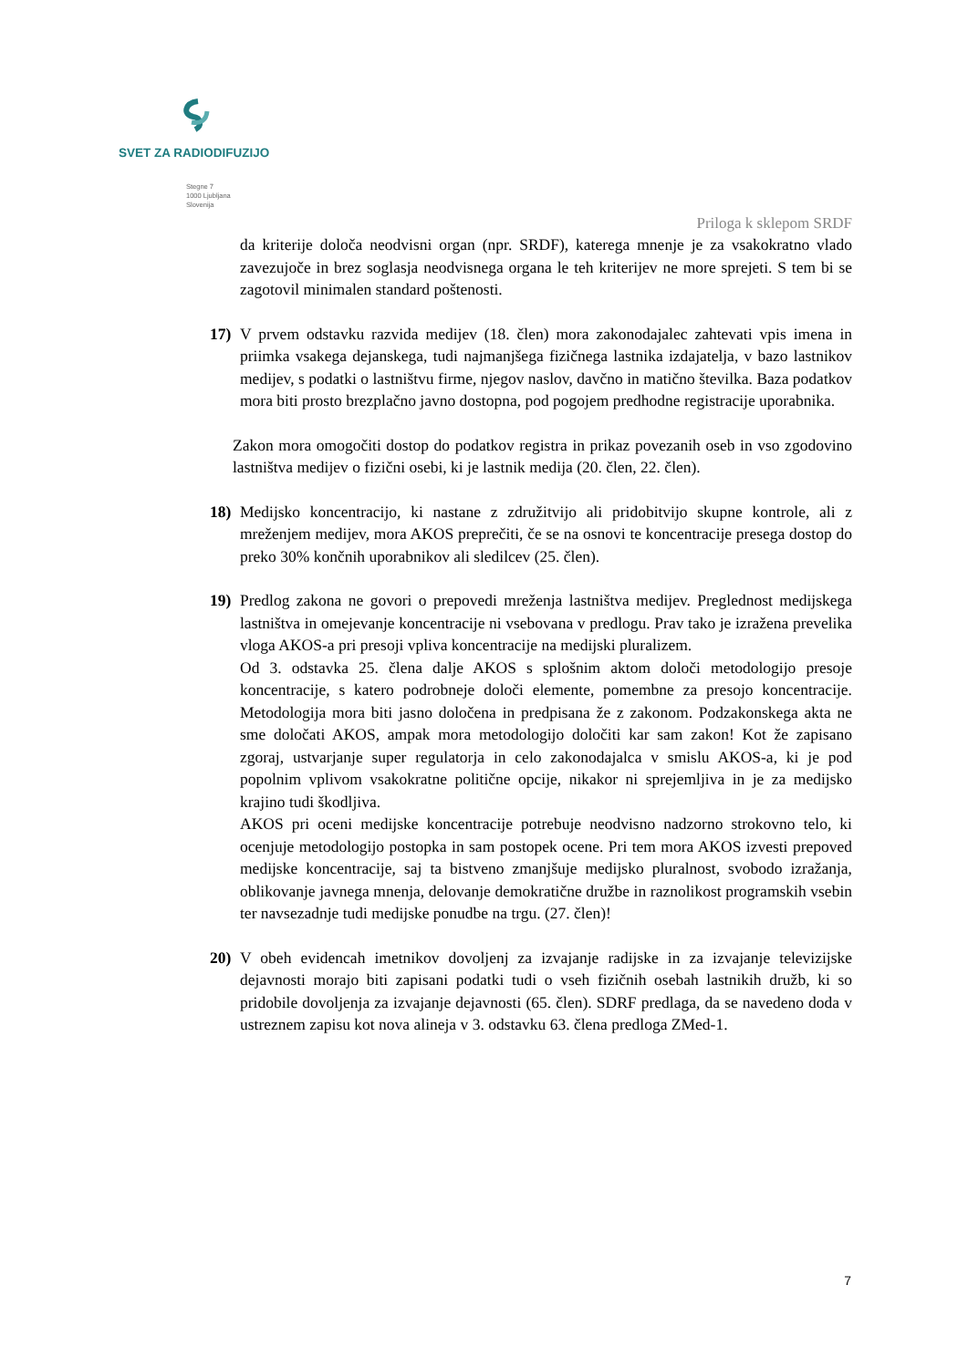SVET ZA RADIODIFUZIJO
Stegne 7
1000 Ljubljana
Slovenija
Priloga k sklepom SRDF
da kriterije določa neodvisni organ (npr. SRDF), katerega mnenje je za vsakokratno vlado zavezujoče in brez soglasja neodvisnega organa le teh kriterijev ne more sprejeti. S tem bi se zagotovil minimalen standard poštenosti.
17) V prvem odstavku razvida medijev (18. člen) mora zakonodajalec zahtevati vpis imena in priimka vsakega dejanskega, tudi najmanjšega fizičnega lastnika izdajatelja, v bazo lastnikov medijev, s podatki o lastništvu firme, njegov naslov, davčno in matično številka. Baza podatkov mora biti prosto brezplačno javno dostopna, pod pogojem predhodne registracije uporabnika.
Zakon mora omogočiti dostop do podatkov registra in prikaz povezanih oseb in vso zgodovino lastništva medijev o fizični osebi, ki je lastnik medija (20. člen, 22. člen).
18) Medijsko koncentracijo, ki nastane z združitvijo ali pridobitvijo skupne kontrole, ali z mreženjem medijev, mora AKOS preprečiti, če se na osnovi te koncentracije presega dostop do preko 30% končnih uporabnikov ali sledilcev (25. člen).
19) Predlog zakona ne govori o prepovedi mreženja lastništva medijev. Preglednost medijskega lastništva in omejevanje koncentracije ni vsebovana v predlogu. Prav tako je izražena prevelika vloga AKOS-a pri presoji vpliva koncentracije na medijski pluralizem.
Od 3. odstavka 25. člena dalje AKOS s splošnim aktom določi metodologijo presoje koncentracije, s katero podrobneje določi elemente, pomembne za presojo koncentracije. Metodologija mora biti jasno določena in predpisana že z zakonom. Podzakonskega akta ne sme določati AKOS, ampak mora metodologijo določiti kar sam zakon! Kot že zapisano zgoraj, ustvarjanje super regulatorja in celo zakonodajalca v smislu AKOS-a, ki je pod popolnim vplivom vsakokratne politične opcije, nikakor ni sprejemljiva in je za medijsko krajino tudi škodljiva.
AKOS pri oceni medijske koncentracije potrebuje neodvisno nadzorno strokovno telo, ki ocenjuje metodologijo postopka in sam postopek ocene. Pri tem mora AKOS izvesti prepoved medijske koncentracije, saj ta bistveno zmanjšuje medijsko pluralnost, svobodo izražanja, oblikovanje javnega mnenja, delovanje demokratične družbe in raznolikost programskih vsebin ter navsezadnje tudi medijske ponudbe na trgu. (27. člen)!
20) V obeh evidencah imetnikov dovoljenj za izvajanje radijske in za izvajanje televizijske dejavnosti morajo biti zapisani podatki tudi o vseh fizičnih osebah lastnikih družb, ki so pridobile dovoljenja za izvajanje dejavnosti (65. člen). SDRF predlaga, da se navedeno doda v ustreznem zapisu kot nova alineja v 3. odstavku 63. člena predloga ZMed-1.
7